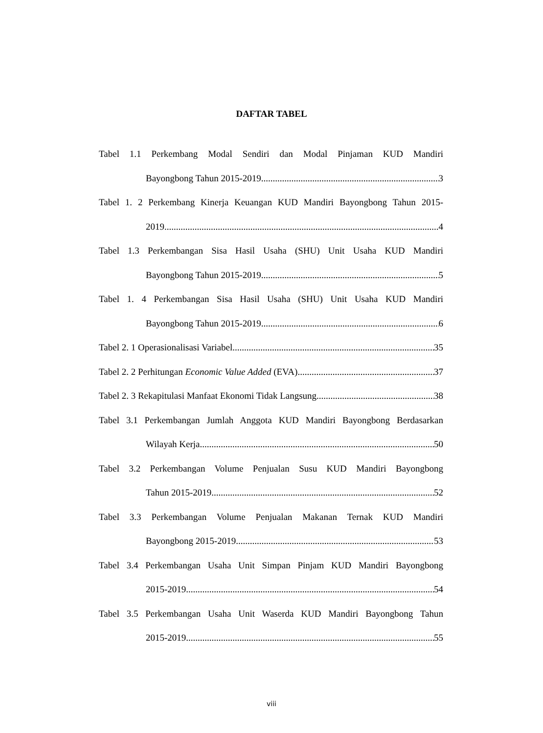DAFTAR TABEL
Tabel 1.1 Perkembang Modal Sendiri dan Modal Pinjaman KUD Mandiri
Bayongbong Tahun 2015-2019 3
Tabel 1. 2 Perkembang Kinerja Keuangan KUD Mandiri Bayongbong Tahun 2015-
2019 4
Tabel 1.3 Perkembangan Sisa Hasil Usaha (SHU) Unit Usaha KUD Mandiri
Bayongbong Tahun 2015-2019 5
Tabel 1. 4 Perkembangan Sisa Hasil Usaha (SHU) Unit Usaha KUD Mandiri
Bayongbong Tahun 2015-2019 6
Tabel 2. 1 Operasionalisasi Variabel 35
Tabel 2. 2 Perhitungan Economic Value Added (EVA) 37
Tabel 2. 3 Rekapitulasi Manfaat Ekonomi Tidak Langsung 38
Tabel 3.1 Perkembangan Jumlah Anggota KUD Mandiri Bayongbong Berdasarkan
Wilayah Kerja 50
Tabel 3.2 Perkembangan Volume Penjualan Susu KUD Mandiri Bayongbong
Tahun 2015-2019 52
Tabel 3.3 Perkembangan Volume Penjualan Makanan Ternak KUD Mandiri
Bayongbong 2015-2019 53
Tabel 3.4 Perkembangan Usaha Unit Simpan Pinjam KUD Mandiri Bayongbong
2015-2019 54
Tabel 3.5 Perkembangan Usaha Unit Waserda KUD Mandiri Bayongbong Tahun
2015-2019 55
viii